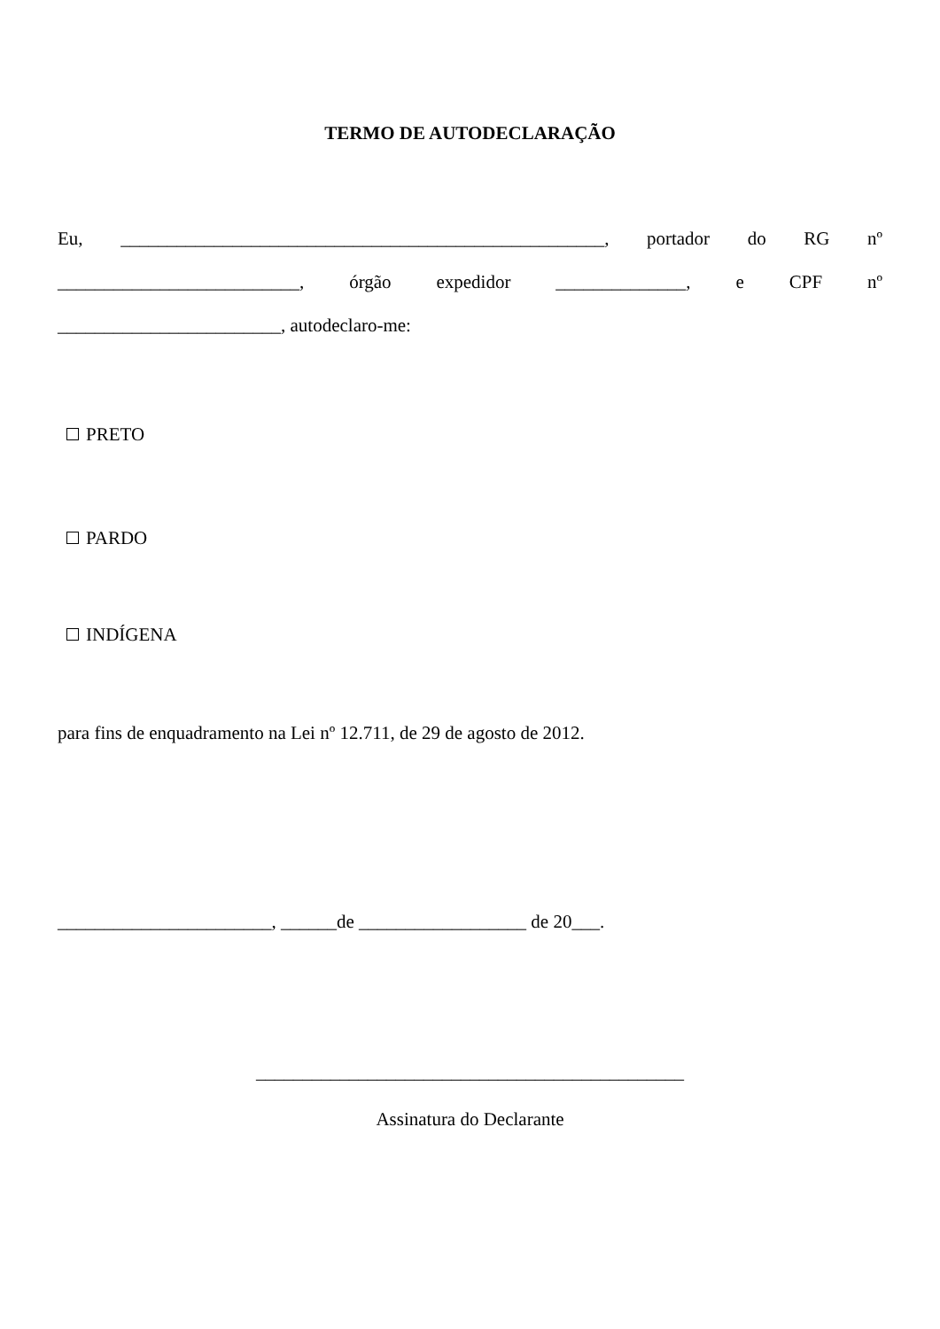TERMO DE AUTODECLARAÇÃO
Eu, ____________________________________________________, portador do RG nº
__________________________, órgão expedidor ______________, e CPF nº
________________________, autodeclaro-me:
PRETO
PARDO
INDÍGENA
para fins de enquadramento na Lei nº 12.711, de 29 de agosto de 2012.
_______________________, ______de __________________ de 20___.
______________________________________________
Assinatura do Declarante